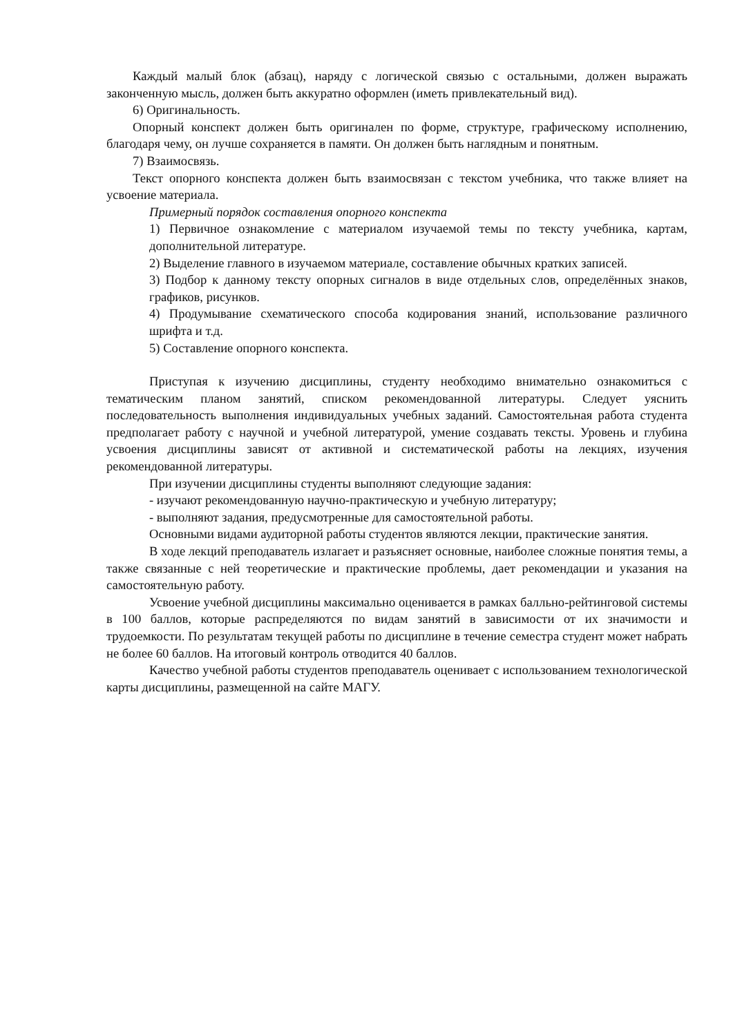Каждый малый блок (абзац), наряду с логической связью с остальными, должен выражать законченную мысль, должен быть аккуратно оформлен (иметь привлекательный вид).
6) Оригинальность.
Опорный конспект должен быть оригинален по форме, структуре, графическому исполнению, благодаря чему, он лучше сохраняется в памяти. Он должен быть наглядным и понятным.
7) Взаимосвязь.
Текст опорного конспекта должен быть взаимосвязан с текстом учебника, что также влияет на усвоение материала.
Примерный порядок составления опорного конспекта
1) Первичное ознакомление с материалом изучаемой темы по тексту учебника, картам, дополнительной литературе.
2) Выделение главного в изучаемом материале, составление обычных кратких записей.
3) Подбор к данному тексту опорных сигналов в виде отдельных слов, определённых знаков, графиков, рисунков.
4) Продумывание схематического способа кодирования знаний, использование различного шрифта и т.д.
5) Составление опорного конспекта.
Приступая к изучению дисциплины, студенту необходимо внимательно ознакомиться с тематическим планом занятий, списком рекомендованной литературы. Следует уяснить последовательность выполнения индивидуальных учебных заданий. Самостоятельная работа студента предполагает работу с научной и учебной литературой, умение создавать тексты. Уровень и глубина усвоения дисциплины зависят от активной и систематической работы на лекциях, изучения рекомендованной литературы.
При изучении дисциплины студенты выполняют следующие задания:
- изучают рекомендованную научно-практическую и учебную литературу;
- выполняют задания, предусмотренные для самостоятельной работы.
Основными видами аудиторной работы студентов являются лекции, практические занятия.
В ходе лекций преподаватель излагает и разъясняет основные, наиболее сложные понятия темы, а также связанные с ней теоретические и практические проблемы, дает рекомендации и указания на самостоятельную работу.
Усвоение учебной дисциплины максимально оценивается в рамках балльно-рейтинговой системы в 100 баллов, которые распределяются по видам занятий в зависимости от их значимости и трудоемкости. По результатам текущей работы по дисциплине в течение семестра студент может набрать не более 60 баллов. На итоговый контроль отводится 40 баллов.
Качество учебной работы студентов преподаватель оценивает с использованием технологической карты дисциплины, размещенной на сайте МАГУ.